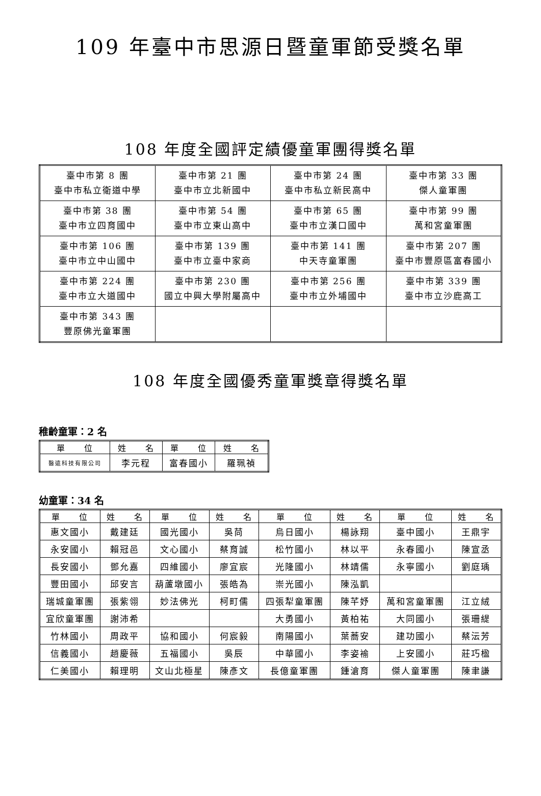109 年臺中市思源日暨童軍節受獎名單
108 年度全國評定績優童軍團得獎名單
| 臺中市第 8 團 臺中市私立衛道中學 | 臺中市第 21 團 臺中市立北新國中 | 臺中市第 24 團 臺中市私立新民高中 | 臺中市第 33 團 傑人童軍團 |
| 臺中市第 38 團 臺中市立四育國中 | 臺中市第 54 團 臺中市立東山高中 | 臺中市第 65 團 臺中市立漢口國中 | 臺中市第 99 團 萬和宮童軍團 |
| 臺中市第 106 團 臺中市立中山國中 | 臺中市第 139 團 臺中市立臺中家商 | 臺中市第 141 團 中天寺童軍團 | 臺中市第 207 團 臺中市豐原區富春國小 |
| 臺中市第 224 團 臺中市立大道國中 | 臺中市第 230 團 國立中興大學附屬高中 | 臺中市第 256 團 臺中市立外埔國中 | 臺中市第 339 團 臺中市立沙鹿高工 |
| 臺中市第 343 團 豐原佛光童軍團 | | | |
108 年度全國優秀童軍獎章得獎名單
稚齡童軍：2 名
| 單 位 | 姓 名 | 單 位 | 姓 名 |
| --- | --- | --- | --- |
| 醫遠科技有限公司 | 李元程 | 富春國小 | 羅珮禎 |
幼童軍：34 名
| 單 位 | 姓 名 | 單 位 | 姓 名 | 單 位 | 姓 名 | 單 位 | 姓 名 |
| --- | --- | --- | --- | --- | --- | --- | --- |
| 惠文國小 | 戴建廷 | 國光國小 | 吳苘 | 烏日國小 | 楊詠翔 | 臺中國小 | 王鼎宇 |
| 永安國小 | 賴冠邑 | 文心國小 | 蔡育誠 | 松竹國小 | 林以平 | 永春國小 | 陳宣丞 |
| 長安國小 | 鄧允嘉 | 四維國小 | 廖宜宸 | 光隆國小 | 林靖儒 | 永寧國小 | 劉庭瑀 |
| 豐田國小 | 邱安言 | 葫蘆墩國小 | 張皓為 | 崇光國小 | 陳泓凱 | | |
| 瑞城童軍團 | 張紫翎 | 妙法佛光 | 柯町儒 | 四張犁童軍團 | 陳芊妤 | 萬和宮童軍團 | 江立絨 |
| 宜欣童軍團 | 謝沛希 | | | 大勇國小 | 黃柏祐 | 大同國小 | 張珊緹 |
| 竹林國小 | 周政平 | 協和國小 | 何宸毅 | 南陽國小 | 葉蕎安 | 建功國小 | 蔡沄芳 |
| 信義國小 | 趙慶薇 | 五福國小 | 吳辰 | 中華國小 | 李姿褕 | 上安國小 | 莊巧楹 |
| 仁美國小 | 賴理明 | 文山北極星 | 陳彥文 | 長億童軍團 | 鍾滄育 | 傑人童軍團 | 陳聿謙 |